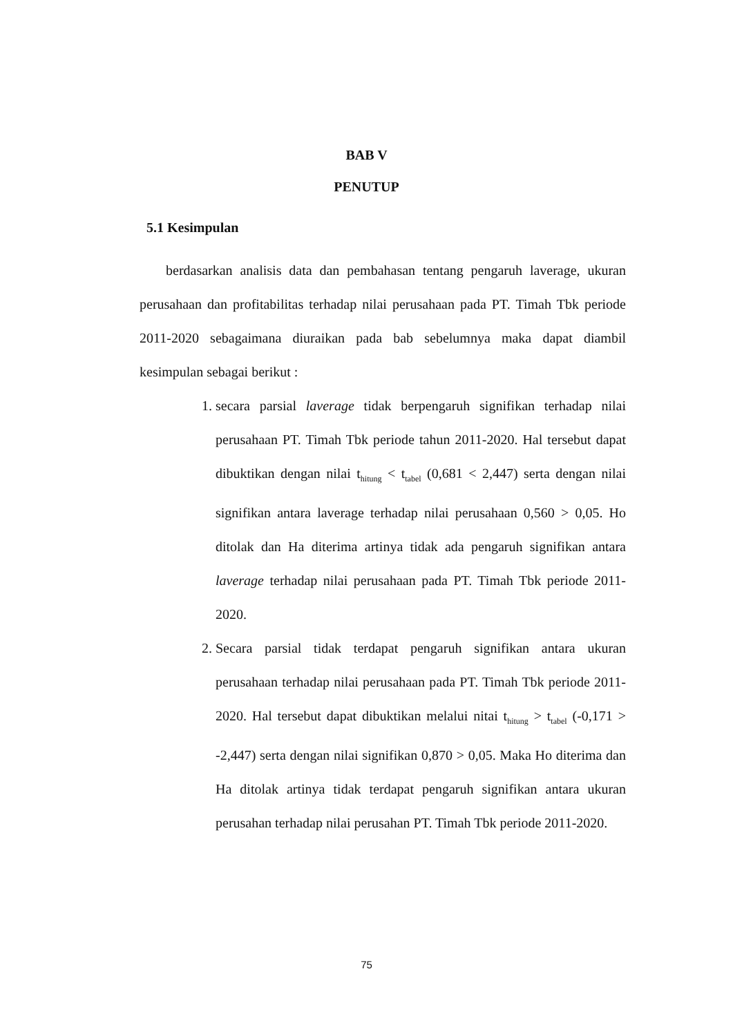BAB V
PENUTUP
5.1 Kesimpulan
berdasarkan analisis data dan pembahasan tentang pengaruh laverage, ukuran perusahaan dan profitabilitas terhadap nilai perusahaan pada PT. Timah Tbk periode 2011-2020 sebagaimana diuraikan pada bab sebelumnya maka dapat diambil kesimpulan sebagai berikut :
1. secara parsial laverage tidak berpengaruh signifikan terhadap nilai perusahaan PT. Timah Tbk periode tahun 2011-2020. Hal tersebut dapat dibuktikan dengan nilai t<sub>hitung</sub> < t<sub>tabel</sub> (0,681 < 2,447) serta dengan nilai signifikan antara laverage terhadap nilai perusahaan 0,560 > 0,05. Ho ditolak dan Ha diterima artinya tidak ada pengaruh signifikan antara laverage terhadap nilai perusahaan pada PT. Timah Tbk periode 2011-2020.
2. Secara parsial tidak terdapat pengaruh signifikan antara ukuran perusahaan terhadap nilai perusahaan pada PT. Timah Tbk periode 2011-2020. Hal tersebut dapat dibuktikan melalui nitai t<sub>hitung</sub> > t<sub>tabel</sub> (-0,171 > -2,447) serta dengan nilai signifikan 0,870 > 0,05. Maka Ho diterima dan Ha ditolak artinya tidak terdapat pengaruh signifikan antara ukuran perusahan terhadap nilai perusahan PT. Timah Tbk periode 2011-2020.
75